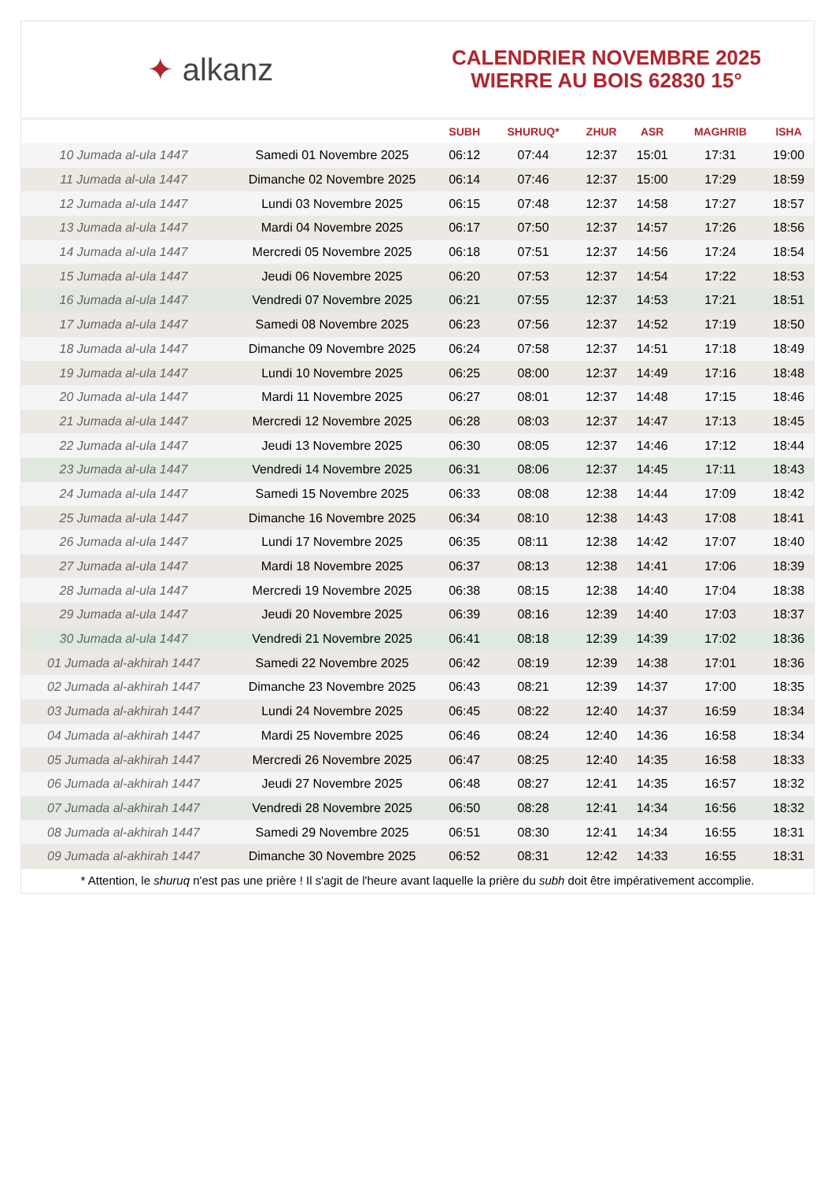✦ alkanz
CALENDRIER NOVEMBRE 2025
WIERRE AU BOIS 62830 15°
| | | SUBH | SHURUQ* | ZHUR | ASR | MAGHRIB | ISHA |
| --- | --- | --- | --- | --- | --- | --- | --- |
| 10 Jumada al-ula 1447 | Samedi 01 Novembre 2025 | 06:12 | 07:44 | 12:37 | 15:01 | 17:31 | 19:00 |
| 11 Jumada al-ula 1447 | Dimanche 02 Novembre 2025 | 06:14 | 07:46 | 12:37 | 15:00 | 17:29 | 18:59 |
| 12 Jumada al-ula 1447 | Lundi 03 Novembre 2025 | 06:15 | 07:48 | 12:37 | 14:58 | 17:27 | 18:57 |
| 13 Jumada al-ula 1447 | Mardi 04 Novembre 2025 | 06:17 | 07:50 | 12:37 | 14:57 | 17:26 | 18:56 |
| 14 Jumada al-ula 1447 | Mercredi 05 Novembre 2025 | 06:18 | 07:51 | 12:37 | 14:56 | 17:24 | 18:54 |
| 15 Jumada al-ula 1447 | Jeudi 06 Novembre 2025 | 06:20 | 07:53 | 12:37 | 14:54 | 17:22 | 18:53 |
| 16 Jumada al-ula 1447 | Vendredi 07 Novembre 2025 | 06:21 | 07:55 | 12:37 | 14:53 | 17:21 | 18:51 |
| 17 Jumada al-ula 1447 | Samedi 08 Novembre 2025 | 06:23 | 07:56 | 12:37 | 14:52 | 17:19 | 18:50 |
| 18 Jumada al-ula 1447 | Dimanche 09 Novembre 2025 | 06:24 | 07:58 | 12:37 | 14:51 | 17:18 | 18:49 |
| 19 Jumada al-ula 1447 | Lundi 10 Novembre 2025 | 06:25 | 08:00 | 12:37 | 14:49 | 17:16 | 18:48 |
| 20 Jumada al-ula 1447 | Mardi 11 Novembre 2025 | 06:27 | 08:01 | 12:37 | 14:48 | 17:15 | 18:46 |
| 21 Jumada al-ula 1447 | Mercredi 12 Novembre 2025 | 06:28 | 08:03 | 12:37 | 14:47 | 17:13 | 18:45 |
| 22 Jumada al-ula 1447 | Jeudi 13 Novembre 2025 | 06:30 | 08:05 | 12:37 | 14:46 | 17:12 | 18:44 |
| 23 Jumada al-ula 1447 | Vendredi 14 Novembre 2025 | 06:31 | 08:06 | 12:37 | 14:45 | 17:11 | 18:43 |
| 24 Jumada al-ula 1447 | Samedi 15 Novembre 2025 | 06:33 | 08:08 | 12:38 | 14:44 | 17:09 | 18:42 |
| 25 Jumada al-ula 1447 | Dimanche 16 Novembre 2025 | 06:34 | 08:10 | 12:38 | 14:43 | 17:08 | 18:41 |
| 26 Jumada al-ula 1447 | Lundi 17 Novembre 2025 | 06:35 | 08:11 | 12:38 | 14:42 | 17:07 | 18:40 |
| 27 Jumada al-ula 1447 | Mardi 18 Novembre 2025 | 06:37 | 08:13 | 12:38 | 14:41 | 17:06 | 18:39 |
| 28 Jumada al-ula 1447 | Mercredi 19 Novembre 2025 | 06:38 | 08:15 | 12:38 | 14:40 | 17:04 | 18:38 |
| 29 Jumada al-ula 1447 | Jeudi 20 Novembre 2025 | 06:39 | 08:16 | 12:39 | 14:40 | 17:03 | 18:37 |
| 30 Jumada al-ula 1447 | Vendredi 21 Novembre 2025 | 06:41 | 08:18 | 12:39 | 14:39 | 17:02 | 18:36 |
| 01 Jumada al-akhirah 1447 | Samedi 22 Novembre 2025 | 06:42 | 08:19 | 12:39 | 14:38 | 17:01 | 18:36 |
| 02 Jumada al-akhirah 1447 | Dimanche 23 Novembre 2025 | 06:43 | 08:21 | 12:39 | 14:37 | 17:00 | 18:35 |
| 03 Jumada al-akhirah 1447 | Lundi 24 Novembre 2025 | 06:45 | 08:22 | 12:40 | 14:37 | 16:59 | 18:34 |
| 04 Jumada al-akhirah 1447 | Mardi 25 Novembre 2025 | 06:46 | 08:24 | 12:40 | 14:36 | 16:58 | 18:34 |
| 05 Jumada al-akhirah 1447 | Mercredi 26 Novembre 2025 | 06:47 | 08:25 | 12:40 | 14:35 | 16:58 | 18:33 |
| 06 Jumada al-akhirah 1447 | Jeudi 27 Novembre 2025 | 06:48 | 08:27 | 12:41 | 14:35 | 16:57 | 18:32 |
| 07 Jumada al-akhirah 1447 | Vendredi 28 Novembre 2025 | 06:50 | 08:28 | 12:41 | 14:34 | 16:56 | 18:32 |
| 08 Jumada al-akhirah 1447 | Samedi 29 Novembre 2025 | 06:51 | 08:30 | 12:41 | 14:34 | 16:55 | 18:31 |
| 09 Jumada al-akhirah 1447 | Dimanche 30 Novembre 2025 | 06:52 | 08:31 | 12:42 | 14:33 | 16:55 | 18:31 |
* Attention, le shuruq n'est pas une prière ! Il s'agit de l'heure avant laquelle la prière du subh doit être impérativement accomplie.